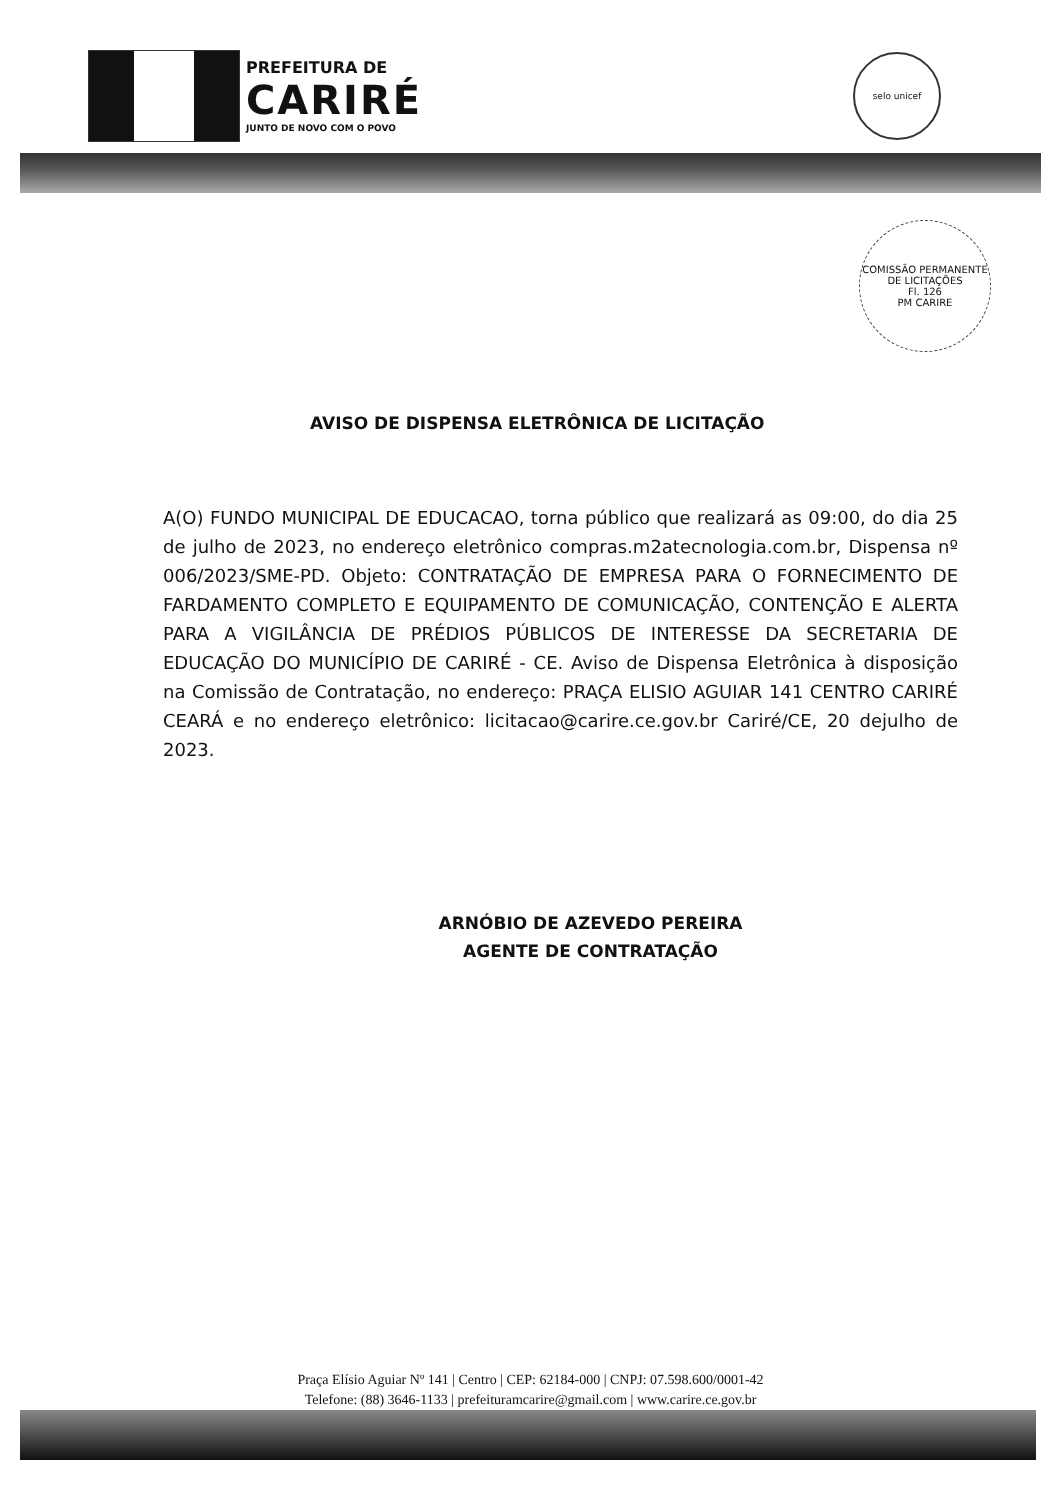PREFEITURA DE
CARIRÉ
JUNTO DE NOVO COM O POVO
selo unicef
COMISSÃO PERMANENTE DE LICITAÇÕES
Fl. 126
PM CARIRE
AVISO DE DISPENSA ELETRÔNICA DE LICITAÇÃO
A(O) FUNDO MUNICIPAL DE EDUCACAO, torna público que realizará as 09:00, do dia 25 de julho de 2023, no endereço eletrônico compras.m2atecnologia.com.br, Dispensa nº 006/2023/SME-PD. Objeto: CONTRATAÇÃO DE EMPRESA PARA O FORNECIMENTO DE FARDAMENTO COMPLETO E EQUIPAMENTO DE COMUNICAÇÃO, CONTENÇÃO E ALERTA PARA A VIGILÂNCIA DE PRÉDIOS PÚBLICOS DE INTERESSE DA SECRETARIA DE EDUCAÇÃO DO MUNICÍPIO DE CARIRÉ - CE. Aviso de Dispensa Eletrônica à disposição na Comissão de Contratação, no endereço: PRAÇA ELISIO AGUIAR 141 CENTRO CARIRÉ CEARÁ e no endereço eletrônico: licitacao@carire.ce.gov.br Cariré/CE, 20 dejulho de 2023.
ARNÓBIO DE AZEVEDO PEREIRA
AGENTE DE CONTRATAÇÃO
Praça Elísio Aguiar Nº 141 | Centro | CEP: 62184-000 | CNPJ: 07.598.600/0001-42
Telefone: (88) 3646-1133 | prefeituramcarire@gmail.com | www.carire.ce.gov.br